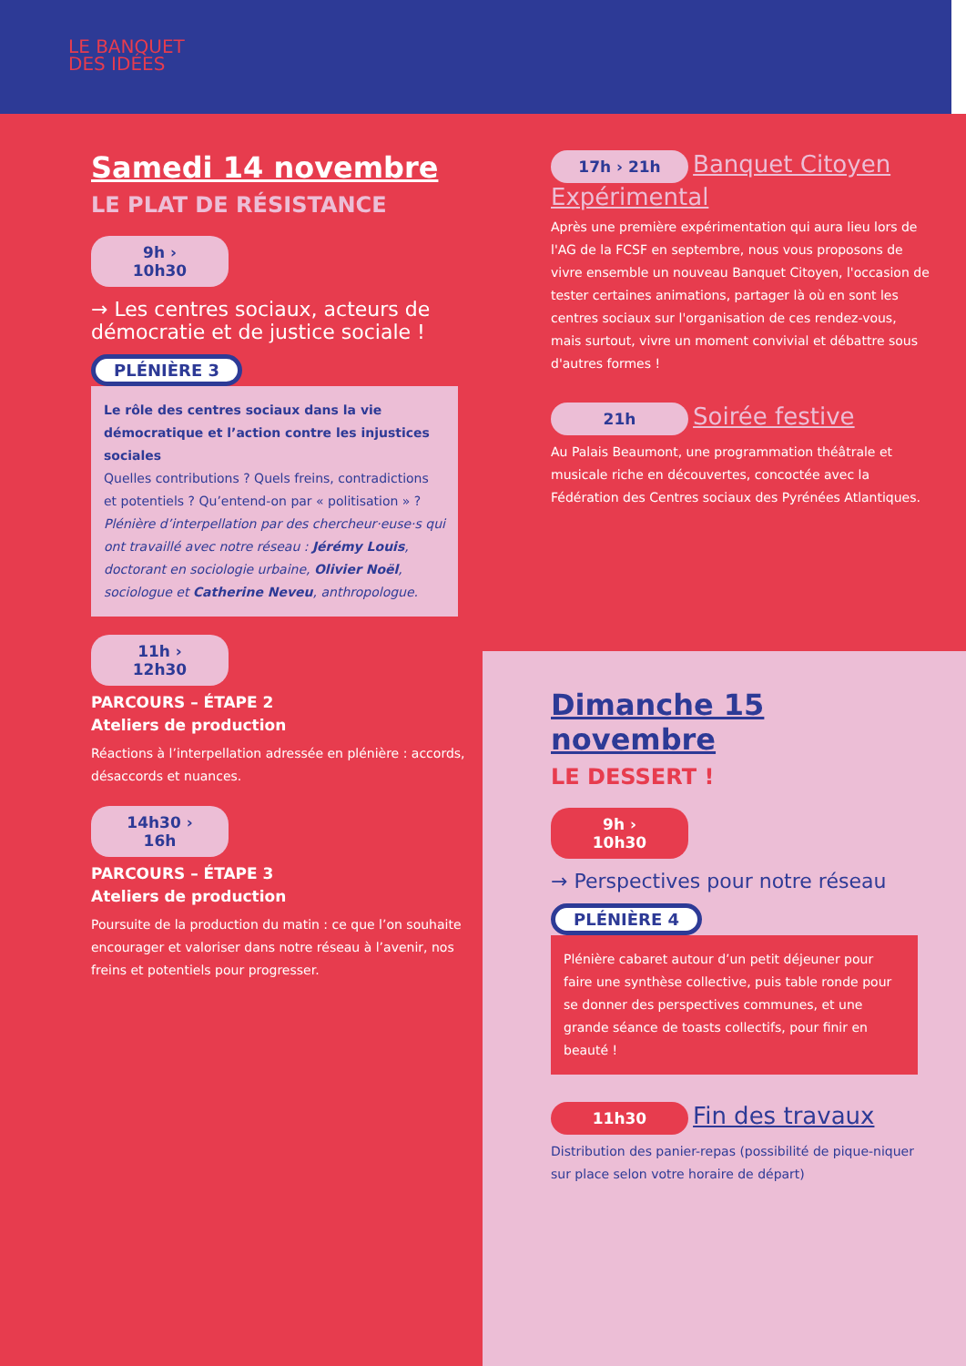LE BANQUET
DES IDÉES
Samedi 14 novembre
LE PLAT DE RÉSISTANCE
9h › 10h30
→ Les centres sociaux, acteurs de démocratie et de justice sociale !
PLÉNIÈRE 3
Le rôle des centres sociaux dans la vie démocratique et l’action contre les injustices sociales
Quelles contributions ? Quels freins, contradictions et potentiels ? Qu’entend-on par « politisation » ?
Plénière d’interpellation par des chercheur·euse·s qui ont travaillé avec notre réseau : Jérémy Louis, doctorant en sociologie urbaine, Olivier Noël, sociologue et Catherine Neveu, anthropologue.
11h › 12h30
PARCOURS – ÉTAPE 2
Ateliers de production
Réactions à l’interpellation adressée en plénière : accords, désaccords et nuances.
14h30 › 16h
PARCOURS – ÉTAPE 3
Ateliers de production
Poursuite de la production du matin : ce que l’on souhaite encourager et valoriser dans notre réseau à l’avenir, nos freins et potentiels pour progresser.
17h › 21h
Banquet Citoyen Expérimental
Après une première expérimentation qui aura lieu lors de l'AG de la FCSF en septembre, nous vous proposons de vivre ensemble un nouveau Banquet Citoyen, l'occasion de tester certaines animations, partager là où en sont les centres sociaux sur l'organisation de ces rendez-vous, mais surtout, vivre un moment convivial et débattre sous d'autres formes !
21h
Soirée festive
Au Palais Beaumont, une programmation théâtrale et musicale riche en découvertes, concoctée avec la Fédération des Centres sociaux des Pyrénées Atlantiques.
Dimanche 15 novembre
LE DESSERT !
9h › 10h30
→ Perspectives pour notre réseau
PLÉNIÈRE 4
Plénière cabaret autour d’un petit déjeuner pour faire une synthèse collective, puis table ronde pour se donner des perspectives communes, et une grande séance de toasts collectifs, pour finir en beauté !
11h30
Fin des travaux
Distribution des panier-repas (possibilité de pique-niquer sur place selon votre horaire de départ)